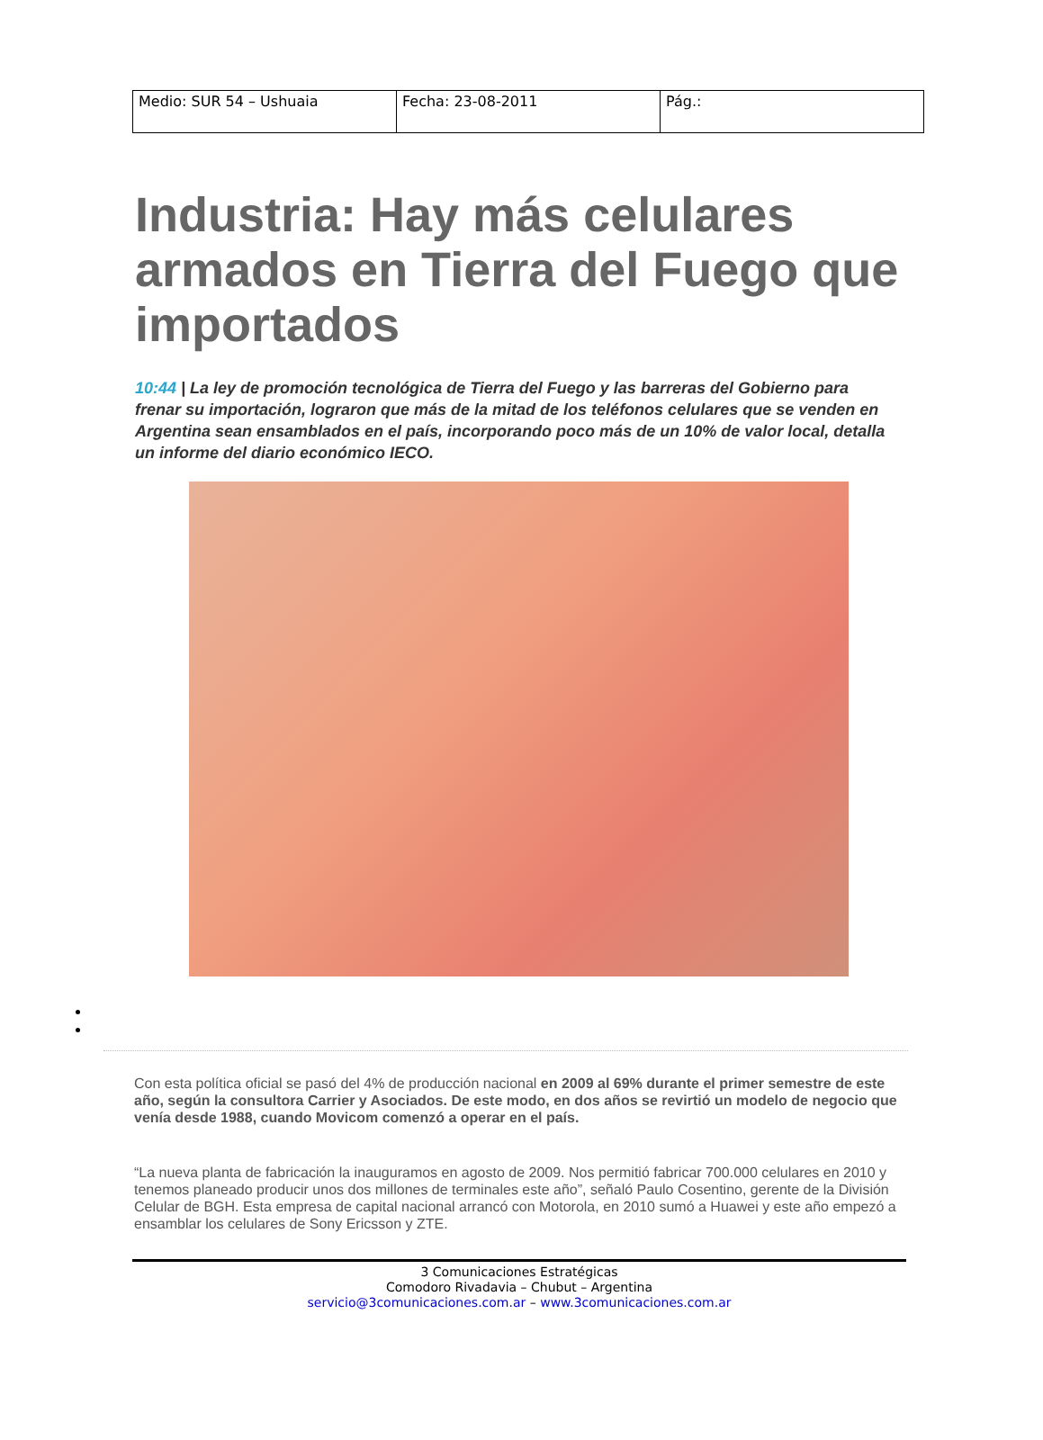| Medio: SUR 54 – Ushuaia | Fecha: 23-08-2011 | Pág.: |
Industria: Hay más celulares armados en Tierra del Fuego que importados
10:44 | La ley de promoción tecnológica de Tierra del Fuego y las barreras del Gobierno para frenar su importación, lograron que más de la mitad de los teléfonos celulares que se venden en Argentina sean ensamblados en el país, incorporando poco más de un 10% de valor local, detalla un informe del diario económico IECO.
Con esta política oficial se pasó del 4% de producción nacional en 2009 al 69% durante el primer semestre de este año, según la consultora Carrier y Asociados. De este modo, en dos años se revirtió un modelo de negocio que venía desde 1988, cuando Movicom comenzó a operar en el país.
“La nueva planta de fabricación la inauguramos en agosto de 2009. Nos permitió fabricar 700.000 celulares en 2010 y tenemos planeado producir unos dos millones de terminales este año”, señaló Paulo Cosentino, gerente de la División Celular de BGH. Esta empresa de capital nacional arrancó con Motorola, en 2010 sumó a Huawei y este año empezó a ensamblar los celulares de Sony Ericsson y ZTE.
3 Comunicaciones Estratégicas
Comodoro Rivadavia – Chubut – Argentina
servicio@3comunicaciones.com.ar – www.3comunicaciones.com.ar